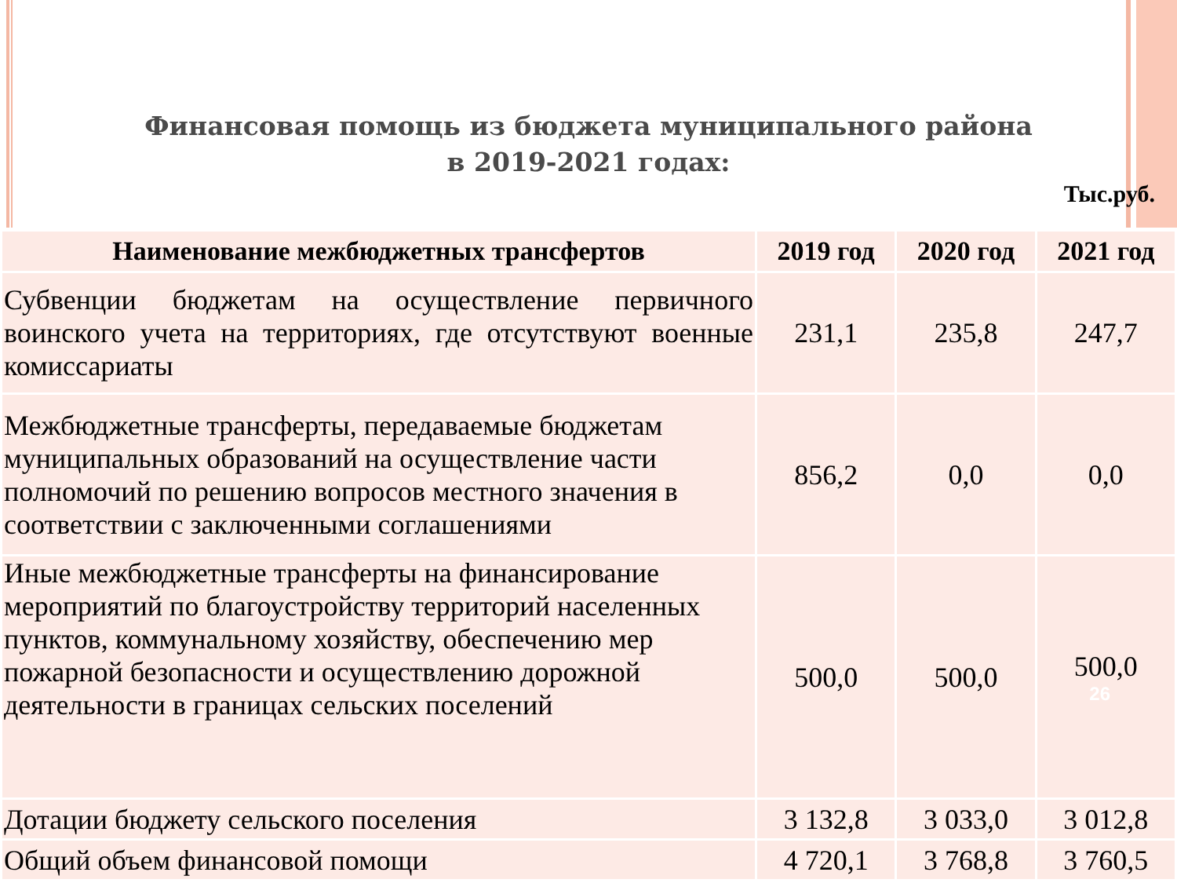Финансовая помощь из бюджета муниципального района
в 2019-2021 годах:
Тыс.руб.
| Наименование межбюджетных трансфертов | 2019 год | 2020 год | 2021 год |
| --- | --- | --- | --- |
| Субвенции бюджетам на осуществление первичного воинского учета на территориях, где отсутствуют военные комиссариаты | 231,1 | 235,8 | 247,7 |
| Межбюджетные трансферты, передаваемые бюджетам муниципальных образований на осуществление части полномочий по решению вопросов местного значения в соответствии с заключенными соглашениями | 856,2 | 0,0 | 0,0 |
| Иные межбюджетные трансферты на финансирование мероприятий по благоустройству территорий населенных пунктов, коммунальному хозяйству, обеспечению мер пожарной безопасности и осуществлению дорожной деятельности в границах сельских поселений | 500,0 | 500,0 | 500,0 26 |
| Дотации бюджету сельского поселения | 3 132,8 | 3 033,0 | 3 012,8 |
| Общий объем финансовой помощи | 4 720,1 | 3 768,8 | 3 760,5 |